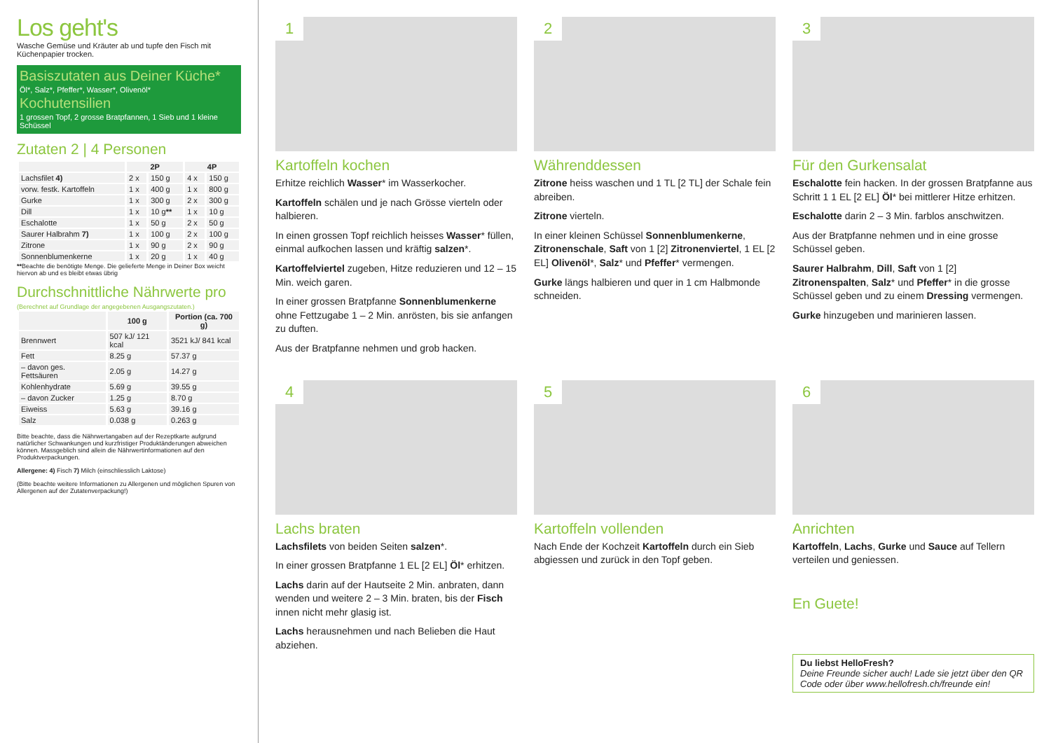Los geht's
Wasche Gemüse und Kräuter ab und tupfe den Fisch mit Küchenpapier trocken.
Basiszutaten aus Deiner Küche*
Öl*, Salz*, Pfeffer*, Wasser*, Olivenöl*
Kochutensilien
1 grossen Topf, 2 grosse Bratpfannen, 1 Sieb und 1 kleine Schüssel
Zutaten 2 | 4 Personen
| | 2P | | 4P | |
| --- | --- | --- | --- | --- |
| Lachsfilet 4) | 2 x | 150 g | 4 x | 150 g |
| vorw. festk. Kartoffeln | 1 x | 400 g | 1 x | 800 g |
| Gurke | 1 x | 300 g | 2 x | 300 g |
| Dill | 1 x | 10 g ** | 1 x | 10 g |
| Eschalotte | 1 x | 50 g | 2 x | 50 g |
| Saurer Halbrahm 7) | 1 x | 100 g | 2 x | 100 g |
| Zitrone | 1 x | 90 g | 2 x | 90 g |
| Sonnenblumenkerne | 1 x | 20 g | 1 x | 40 g |
**Beachte die benötigte Menge. Die gelieferte Menge in Deiner Box weicht hiervon ab und es bleibt etwas übrig
Durchschnittliche Nährwerte pro
(Berechnet auf Grundlage der angegebenen Ausgangszutaten.)
| | 100 g | Portion (ca. 700 g) |
| --- | --- | --- |
| Brennwert | 507 kJ/ 121 kcal | 3521 kJ/ 841 kcal |
| Fett | 8.25 g | 57.37 g |
| – davon ges. Fettsäuren | 2.05 g | 14.27 g |
| Kohlenhydrate | 5.69 g | 39.55 g |
| – davon Zucker | 1.25 g | 8.70 g |
| Eiweiss | 5.63 g | 39.16 g |
| Salz | 0.038 g | 0.263 g |
Bitte beachte, dass die Nährwertangaben auf der Rezeptkarte aufgrund natürlicher Schwankungen und kurzfristiger Produktänderungen abweichen können. Massgeblich sind allein die Nährwertinformationen auf den Produktverpackungen.
Allergene: 4) Fisch 7) Milch (einschliesslich Laktose)
(Bitte beachte weitere Informationen zu Allergenen und möglichen Spuren von Allergenen auf der Zutatenverpackung!)
1
Kartoffeln kochen
Erhitze reichlich Wasser* im Wasserkocher.
Kartoffeln schälen und je nach Grösse vierteln oder halbieren.
In einen grossen Topf reichlich heisses Wasser* füllen, einmal aufkochen lassen und kräftig salzen*.
Kartoffelviertel zugeben, Hitze reduzieren und 12 – 15 Min. weich garen.
In einer grossen Bratpfanne Sonnenblumenkerne ohne Fettzugabe 1 – 2 Min. anrösten, bis sie anfangen zu duften.
Aus der Bratpfanne nehmen und grob hacken.
2
Währenddessen
Zitrone heiss waschen und 1 TL [2 TL] der Schale fein abreiben.
Zitrone vierteln.
In einer kleinen Schüssel Sonnenblumenkerne, Zitronenschale, Saft von 1 [2] Zitronenviertel, 1 EL [2 EL] Olivenöl*, Salz* und Pfeffer* vermengen.
Gurke längs halbieren und quer in 1 cm Halbmonde schneiden.
3
Für den Gurkensalat
Eschalotte fein hacken. In der grossen Bratpfanne aus Schritt 1 1 EL [2 EL] Öl* bei mittlerer Hitze erhitzen.
Eschalotte darin 2 – 3 Min. farblos anschwitzen.
Aus der Bratpfanne nehmen und in eine grosse Schüssel geben.
Saurer Halbrahm, Dill, Saft von 1 [2] Zitronenspalten, Salz* und Pfeffer* in die grosse Schüssel geben und zu einem Dressing vermengen.
Gurke hinzugeben und marinieren lassen.
4
Lachs braten
Lachsfilets von beiden Seiten salzen*.
In einer grossen Bratpfanne 1 EL [2 EL] Öl* erhitzen.
Lachs darin auf der Hautseite 2 Min. anbraten, dann wenden und weitere 2 – 3 Min. braten, bis der Fisch innen nicht mehr glasig ist.
Lachs herausnehmen und nach Belieben die Haut abziehen.
5
Kartoffeln vollenden
Nach Ende der Kochzeit Kartoffeln durch ein Sieb abgiessen und zurück in den Topf geben.
6
Anrichten
Kartoffeln, Lachs, Gurke und Sauce auf Tellern verteilen und geniessen.
En Guete!
Du liebst HelloFresh?
Deine Freunde sicher auch! Lade sie jetzt über den QR Code oder über www.hellofresh.ch/freunde ein!